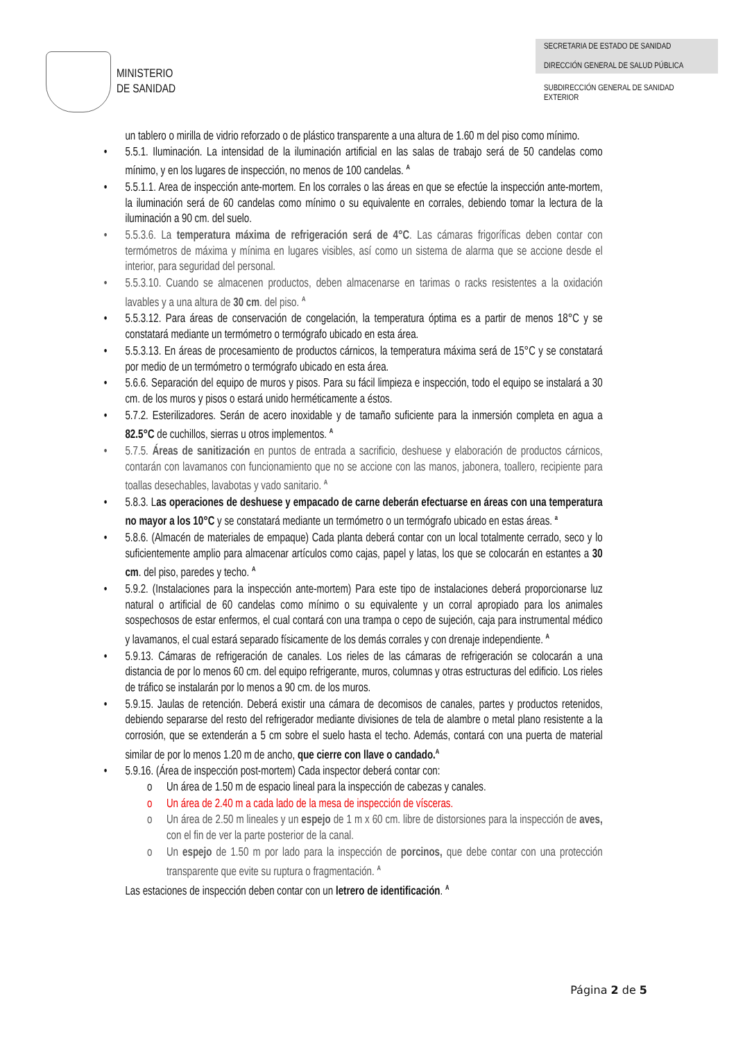MINISTERIO
DE SANIDAD
SECRETARIA DE ESTADO DE SANIDAD
DIRECCIÓN GENERAL DE SALUD PÚBLICA
SUBDIRECCIÓN GENERAL DE SANIDAD EXTERIOR
un tablero o mirilla de vidrio reforzado o de plástico transparente a una altura de 1.60 m del piso como mínimo.
• 5.5.1. Iluminación. La intensidad de la iluminación artificial en las salas de trabajo será de 50 candelas como mínimo, y en los lugares de inspección, no menos de 100 candelas. <sup>A</sup>
• 5.5.1.1. Area de inspección ante-mortem. En los corrales o las áreas en que se efectúe la inspección ante-mortem, la iluminación será de 60 candelas como mínimo o su equivalente en corrales, debiendo tomar la lectura de la iluminación a 90 cm. del suelo.
• 5.5.3.6. La temperatura máxima de refrigeración será de 4°C. Las cámaras frigoríficas deben contar con termómetros de máxima y mínima en lugares visibles, así como un sistema de alarma que se accione desde el interior, para seguridad del personal.
• 5.5.3.10. Cuando se almacenen productos, deben almacenarse en tarimas o racks resistentes a la oxidación lavables y a una altura de 30 cm. del piso. <sup>A</sup>
• 5.5.3.12. Para áreas de conservación de congelación, la temperatura óptima es a partir de menos 18°C y se constatará mediante un termómetro o termógrafo ubicado en esta área.
• 5.5.3.13. En áreas de procesamiento de productos cárnicos, la temperatura máxima será de 15°C y se constatará por medio de un termómetro o termógrafo ubicado en esta área.
• 5.6.6. Separación del equipo de muros y pisos. Para su fácil limpieza e inspección, todo el equipo se instalará a 30 cm. de los muros y pisos o estará unido herméticamente a éstos.
• 5.7.2. Esterilizadores. Serán de acero inoxidable y de tamaño suficiente para la inmersión completa en agua a 82.5°C de cuchillos, sierras u otros implementos. <sup>A</sup>
• 5.7.5. Áreas de sanitización en puntos de entrada a sacrificio, deshuese y elaboración de productos cárnicos, contarán con lavamanos con funcionamiento que no se accione con las manos, jabonera, toallero, recipiente para toallas desechables, lavabotas y vado sanitario. <sup>A</sup>
• 5.8.3. Las operaciones de deshuese y empacado de carne deberán efectuarse en áreas con una temperatura no mayor a los 10°C y se constatará mediante un termómetro o un termógrafo ubicado en estas áreas. <sup>a</sup>
• 5.8.6. (Almacén de materiales de empaque) Cada planta deberá contar con un local totalmente cerrado, seco y lo suficientemente amplio para almacenar artículos como cajas, papel y latas, los que se colocarán en estantes a 30 cm. del piso, paredes y techo. <sup>A</sup>
• 5.9.2. (Instalaciones para la inspección ante-mortem) Para este tipo de instalaciones deberá proporcionarse luz natural o artificial de 60 candelas como mínimo o su equivalente y un corral apropiado para los animales sospechosos de estar enfermos, el cual contará con una trampa o cepo de sujeción, caja para instrumental médico y lavamanos, el cual estará separado físicamente de los demás corrales y con drenaje independiente. <sup>A</sup>
• 5.9.13. Cámaras de refrigeración de canales. Los rieles de las cámaras de refrigeración se colocarán a una distancia de por lo menos 60 cm. del equipo refrigerante, muros, columnas y otras estructuras del edificio. Los rieles de tráfico se instalarán por lo menos a 90 cm. de los muros.
• 5.9.15. Jaulas de retención. Deberá existir una cámara de decomisos de canales, partes y productos retenidos, debiendo separarse del resto del refrigerador mediante divisiones de tela de alambre o metal plano resistente a la corrosión, que se extenderán a 5 cm sobre el suelo hasta el techo. Además, contará con una puerta de material similar de por lo menos 1.20 m de ancho, que cierre con llave o candado.<sup>A</sup>
• 5.9.16. (Área de inspección post-mortem) Cada inspector deberá contar con:
o Un área de 1.50 m de espacio lineal para la inspección de cabezas y canales.
o Un área de 2.40 m a cada lado de la mesa de inspección de vísceras.
o Un área de 2.50 m lineales y un espejo de 1 m x 60 cm. libre de distorsiones para la inspección de aves, con el fin de ver la parte posterior de la canal.
o Un espejo de 1.50 m por lado para la inspección de porcinos, que debe contar con una protección transparente que evite su ruptura o fragmentación. <sup>A</sup>
Las estaciones de inspección deben contar con un letrero de identificación. <sup>A</sup>
Página 2 de 5